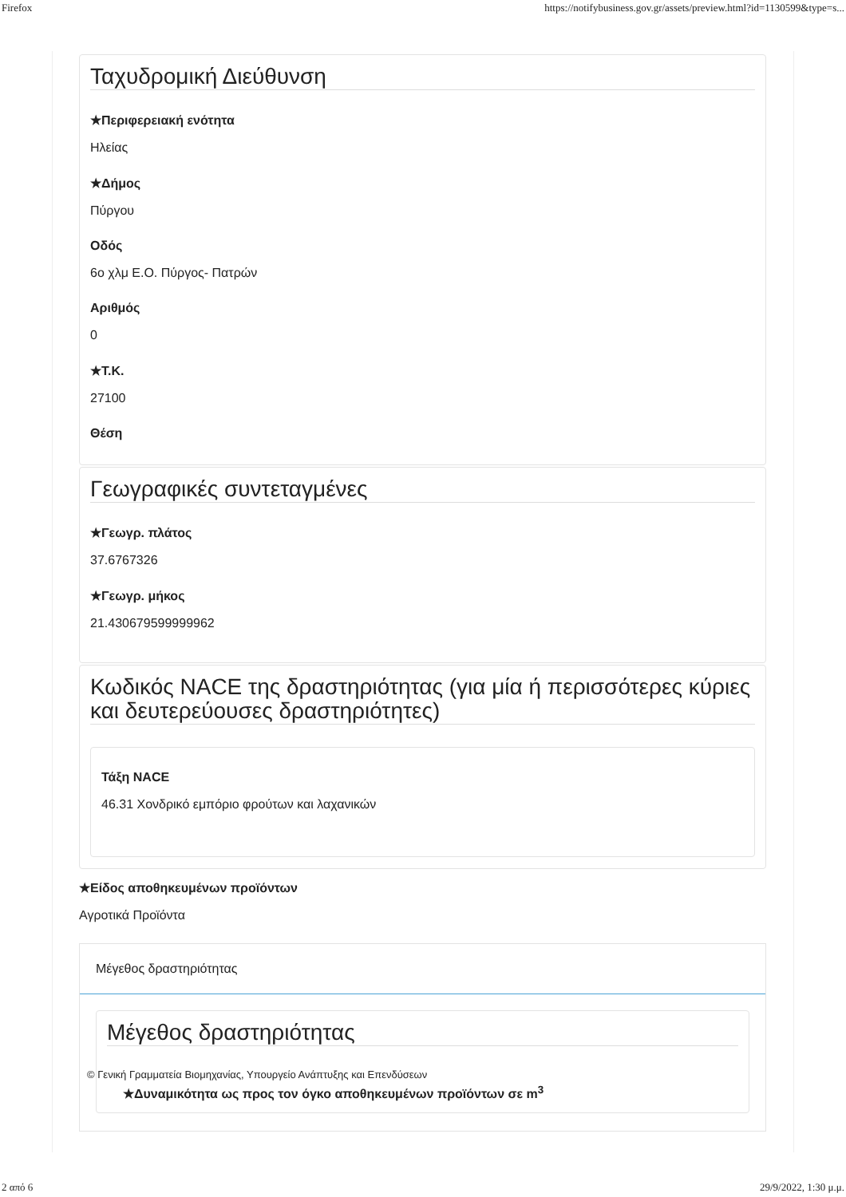Firefox https://notifybusiness.gov.gr/assets/preview.html?id=1130599&type=s...
Ταχυδρομική Διεύθυνση
★Περιφερειακή ενότητα
Ηλείας
★Δήμος
Πύργου
Οδός
6ο χλμ Ε.Ο. Πύργος- Πατρών
Αριθμός
0
★Τ.Κ.
27100
Θέση
Γεωγραφικές συντεταγμένες
★Γεωγρ. πλάτος
37.6767326
★Γεωγρ. μήκος
21.430679599999962
Κωδικός NACE της δραστηριότητας (για μία ή περισσότερες κύριες και δευτερεύουσες δραστηριότητες)
Τάξη NACE
46.31 Χονδρικό εμπόριο φρούτων και λαχανικών
★Είδος αποθηκευμένων προϊόντων
Αγροτικά Προϊόντα
Μέγεθος δραστηριότητας
Μέγεθος δραστηριότητας
© Γενική Γραμματεία Βιομηχανίας, Υπουργείο Ανάπτυξης και Επενδύσεων
★Δυναμικότητα ως προς τον όγκο αποθηκευμένων προϊόντων σε m<sup>3</sup>
2 από 6 29/9/2022, 1:30 μ.μ.